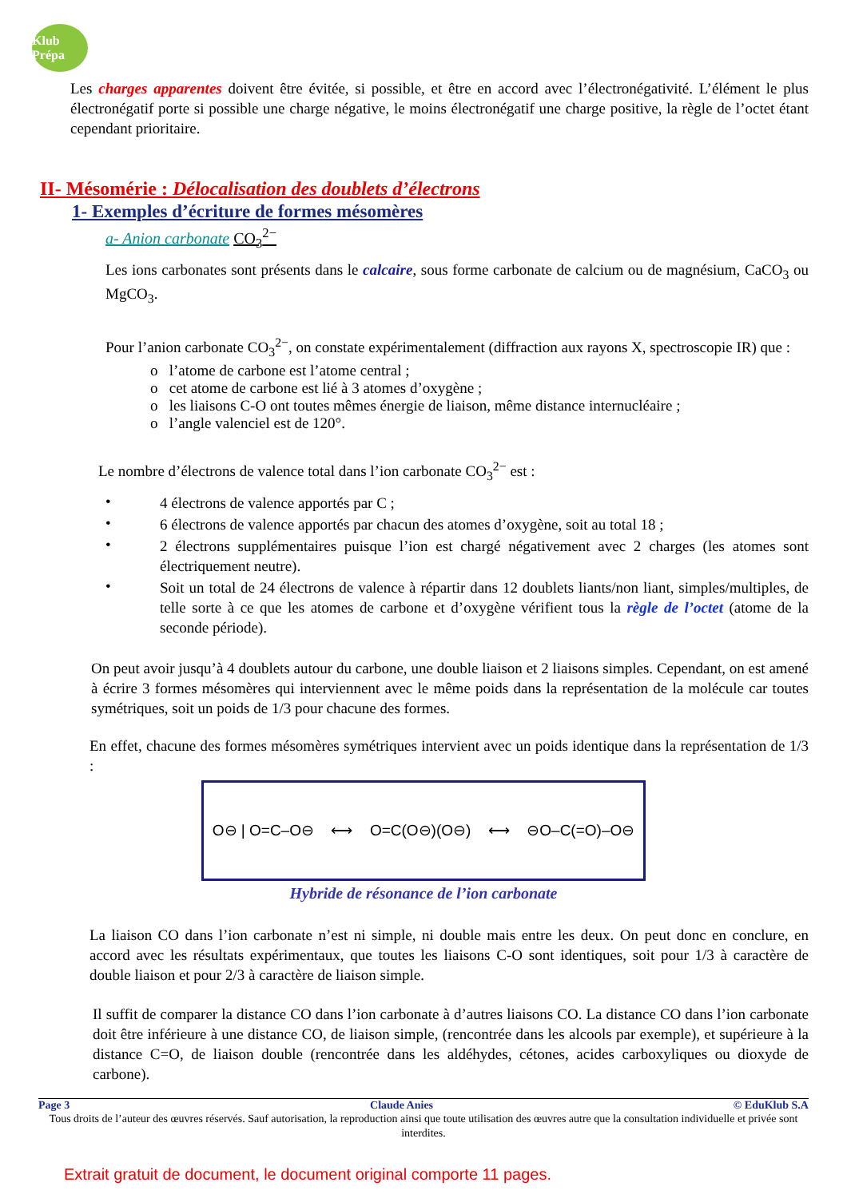Klub Prépa
Les charges apparentes doivent être évitée, si possible, et être en accord avec l’électronégativité. L’élément le plus électronégatif porte si possible une charge négative, le moins électronégatif une charge positive, la règle de l’octet étant cependant prioritaire.
II- Mésomérie : Délocalisation des doublets d’électrons
1- Exemples d’écriture de formes mésomères
a- Anion carbonate CO<sub>3</sub><sup>2−</sup>
Les ions carbonates sont présents dans le calcaire, sous forme carbonate de calcium ou de magnésium, CaCO<sub>3</sub> ou MgCO<sub>3</sub>.
Pour l’anion carbonate CO<sub>3</sub><sup>2−</sup>, on constate expérimentalement (diffraction aux rayons X, spectroscopie IR) que :
o l’atome de carbone est l’atome central ;
o cet atome de carbone est lié à 3 atomes d’oxygène ;
o les liaisons C-O ont toutes mêmes énergie de liaison, même distance internucléaire ;
o l’angle valenciel est de 120°.
Le nombre d’électrons de valence total dans l’ion carbonate CO<sub>3</sub><sup>2−</sup> est :
•
4 électrons de valence apportés par C ;
•
6 électrons de valence apportés par chacun des atomes d’oxygène, soit au total 18 ;
•
2 électrons supplémentaires puisque l’ion est chargé négativement avec 2 charges (les atomes sont électriquement neutre).
•
Soit un total de 24 électrons de valence à répartir dans 12 doublets liants/non liant, simples/multiples, de telle sorte à ce que les atomes de carbone et d’oxygène vérifient tous la règle de l’octet (atome de la seconde période).
On peut avoir jusqu’à 4 doublets autour du carbone, une double liaison et 2 liaisons simples. Cependant, on est amené à écrire 3 formes mésomères qui interviennent avec le même poids dans la représentation de la molécule car toutes symétriques, soit un poids de 1/3 pour chacune des formes.
En effet, chacune des formes mésomères symétriques intervient avec un poids identique dans la représentation de 1/3 :
O⊖ | O=C–O⊖ ⟷ O=C(O⊖)(O⊖) ⟷ ⊖O–C(=O)–O⊖
Hybride de résonance de l’ion carbonate
La liaison CO dans l’ion carbonate n’est ni simple, ni double mais entre les deux. On peut donc en conclure, en accord avec les résultats expérimentaux, que toutes les liaisons C-O sont identiques, soit pour 1/3 à caractère de double liaison et pour 2/3 à caractère de liaison simple.
Il suffit de comparer la distance CO dans l’ion carbonate à d’autres liaisons CO. La distance CO dans l’ion carbonate doit être inférieure à une distance CO, de liaison simple, (rencontrée dans les alcools par exemple), et supérieure à la distance C=O, de liaison double (rencontrée dans les aldéhydes, cétones, acides carboxyliques ou dioxyde de carbone).
Page 3 Claude Anies © EduKlub S.A
Tous droits de l’auteur des œuvres réservés. Sauf autorisation, la reproduction ainsi que toute utilisation des œuvres autre que la consultation individuelle et privée sont interdites.
Extrait gratuit de document, le document original comporte 11 pages.